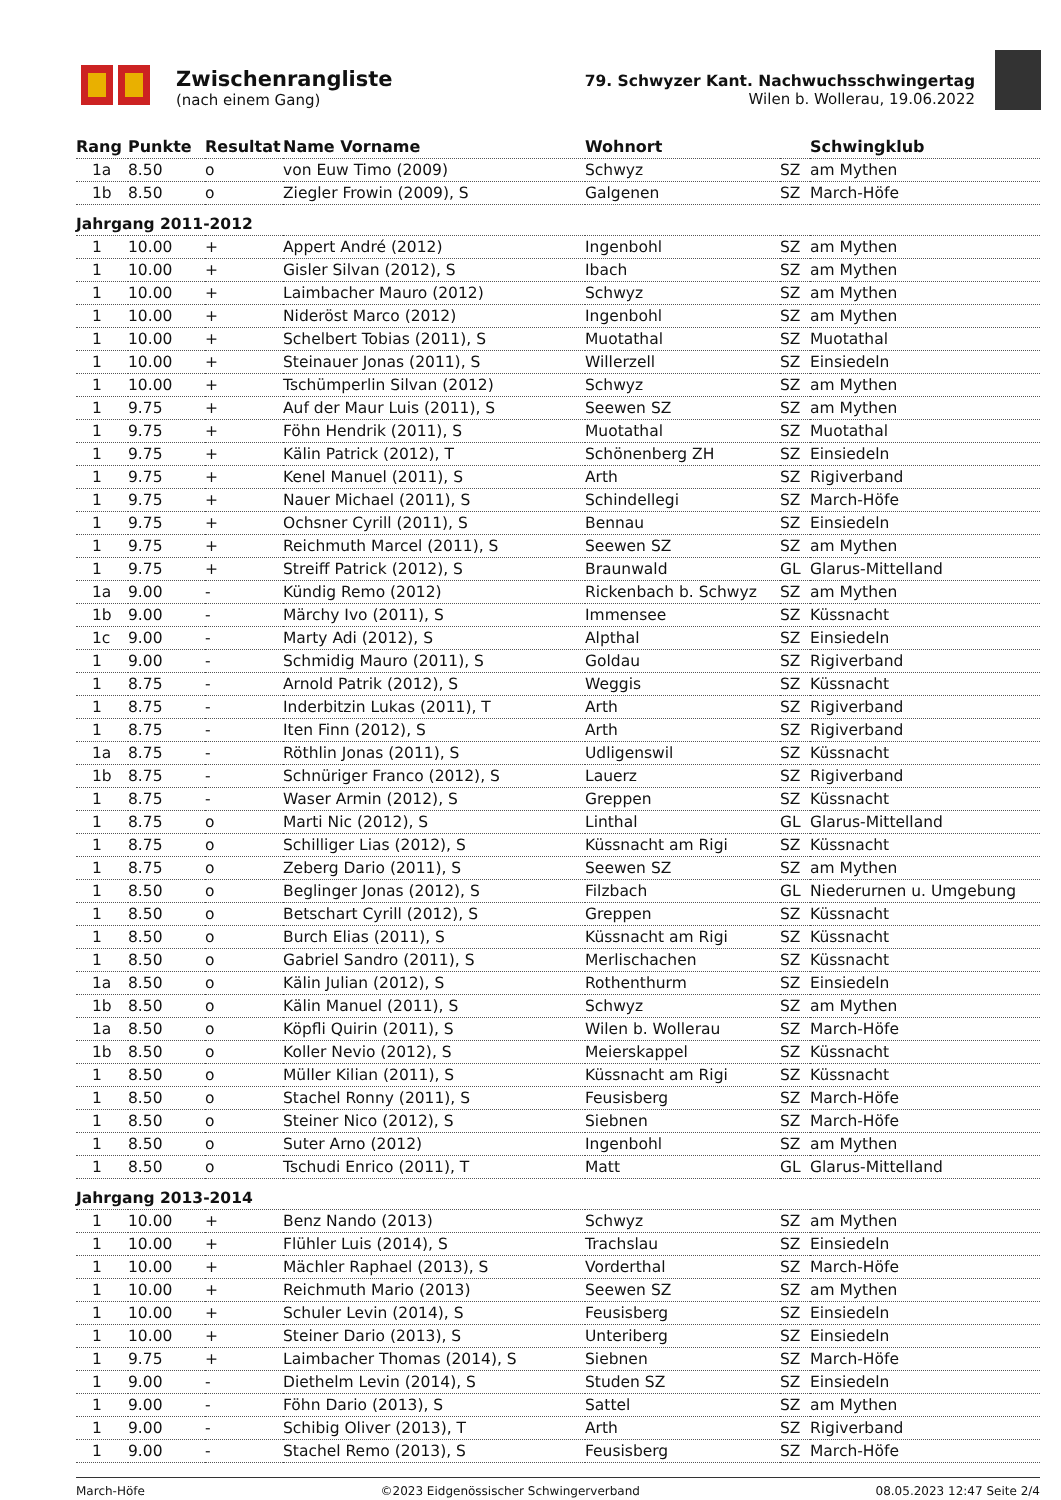Zwischenrangliste
(nach einem Gang)
79. Schwyzer Kant. Nachwuchsschwingertag
Wilen b. Wollerau, 19.06.2022
| Rang | Punkte | Resultat | Name Vorname | Wohnort | | Schwingklub |
| --- | --- | --- | --- | --- | --- | --- |
| 1a | 8.50 | o | von Euw Timo (2009) | Schwyz | SZ | am Mythen |
| 1b | 8.50 | o | Ziegler Frowin (2009), S | Galgenen | SZ | March-Höfe |
| Jahrgang 2011-2012 | | | | | | |
| 1 | 10.00 | + | Appert André (2012) | Ingenbohl | SZ | am Mythen |
| 1 | 10.00 | + | Gisler Silvan (2012), S | Ibach | SZ | am Mythen |
| 1 | 10.00 | + | Laimbacher Mauro (2012) | Schwyz | SZ | am Mythen |
| 1 | 10.00 | + | Nideröst Marco (2012) | Ingenbohl | SZ | am Mythen |
| 1 | 10.00 | + | Schelbert Tobias (2011), S | Muotathal | SZ | Muotathal |
| 1 | 10.00 | + | Steinauer Jonas (2011), S | Willerzell | SZ | Einsiedeln |
| 1 | 10.00 | + | Tschümperlin Silvan (2012) | Schwyz | SZ | am Mythen |
| 1 | 9.75 | + | Auf der Maur Luis (2011), S | Seewen SZ | SZ | am Mythen |
| 1 | 9.75 | + | Föhn Hendrik (2011), S | Muotathal | SZ | Muotathal |
| 1 | 9.75 | + | Kälin Patrick (2012), T | Schönenberg ZH | SZ | Einsiedeln |
| 1 | 9.75 | + | Kenel Manuel (2011), S | Arth | SZ | Rigiverband |
| 1 | 9.75 | + | Nauer Michael (2011), S | Schindellegi | SZ | March-Höfe |
| 1 | 9.75 | + | Ochsner Cyrill (2011), S | Bennau | SZ | Einsiedeln |
| 1 | 9.75 | + | Reichmuth Marcel (2011), S | Seewen SZ | SZ | am Mythen |
| 1 | 9.75 | + | Streiff Patrick (2012), S | Braunwald | GL | Glarus-Mittelland |
| 1a | 9.00 | - | Kündig Remo (2012) | Rickenbach b. Schwyz | SZ | am Mythen |
| 1b | 9.00 | - | Märchy Ivo (2011), S | Immensee | SZ | Küssnacht |
| 1c | 9.00 | - | Marty Adi (2012), S | Alpthal | SZ | Einsiedeln |
| 1 | 9.00 | - | Schmidig Mauro (2011), S | Goldau | SZ | Rigiverband |
| 1 | 8.75 | - | Arnold Patrik (2012), S | Weggis | SZ | Küssnacht |
| 1 | 8.75 | - | Inderbitzin Lukas (2011), T | Arth | SZ | Rigiverband |
| 1 | 8.75 | - | Iten Finn (2012), S | Arth | SZ | Rigiverband |
| 1a | 8.75 | - | Röthlin Jonas (2011), S | Udligenswil | SZ | Küssnacht |
| 1b | 8.75 | - | Schnüriger Franco (2012), S | Lauerz | SZ | Rigiverband |
| 1 | 8.75 | - | Waser Armin (2012), S | Greppen | SZ | Küssnacht |
| 1 | 8.75 | o | Marti Nic (2012), S | Linthal | GL | Glarus-Mittelland |
| 1 | 8.75 | o | Schilliger Lias (2012), S | Küssnacht am Rigi | SZ | Küssnacht |
| 1 | 8.75 | o | Zeberg Dario (2011), S | Seewen SZ | SZ | am Mythen |
| 1 | 8.50 | o | Beglinger Jonas (2012), S | Filzbach | GL | Niederurnen u. Umgebung |
| 1 | 8.50 | o | Betschart Cyrill (2012), S | Greppen | SZ | Küssnacht |
| 1 | 8.50 | o | Burch Elias (2011), S | Küssnacht am Rigi | SZ | Küssnacht |
| 1 | 8.50 | o | Gabriel Sandro (2011), S | Merlischachen | SZ | Küssnacht |
| 1a | 8.50 | o | Kälin Julian (2012), S | Rothenthurm | SZ | Einsiedeln |
| 1b | 8.50 | o | Kälin Manuel (2011), S | Schwyz | SZ | am Mythen |
| 1a | 8.50 | o | Köpfli Quirin (2011), S | Wilen b. Wollerau | SZ | March-Höfe |
| 1b | 8.50 | o | Koller Nevio (2012), S | Meierskappel | SZ | Küssnacht |
| 1 | 8.50 | o | Müller Kilian (2011), S | Küssnacht am Rigi | SZ | Küssnacht |
| 1 | 8.50 | o | Stachel Ronny (2011), S | Feusisberg | SZ | March-Höfe |
| 1 | 8.50 | o | Steiner Nico (2012), S | Siebnen | SZ | March-Höfe |
| 1 | 8.50 | o | Suter Arno (2012) | Ingenbohl | SZ | am Mythen |
| 1 | 8.50 | o | Tschudi Enrico (2011), T | Matt | GL | Glarus-Mittelland |
| Jahrgang 2013-2014 | | | | | | |
| 1 | 10.00 | + | Benz Nando (2013) | Schwyz | SZ | am Mythen |
| 1 | 10.00 | + | Flühler Luis (2014), S | Trachslau | SZ | Einsiedeln |
| 1 | 10.00 | + | Mächler Raphael (2013), S | Vorderthal | SZ | March-Höfe |
| 1 | 10.00 | + | Reichmuth Mario (2013) | Seewen SZ | SZ | am Mythen |
| 1 | 10.00 | + | Schuler Levin (2014), S | Feusisberg | SZ | Einsiedeln |
| 1 | 10.00 | + | Steiner Dario (2013), S | Unteriberg | SZ | Einsiedeln |
| 1 | 9.75 | + | Laimbacher Thomas (2014), S | Siebnen | SZ | March-Höfe |
| 1 | 9.00 | - | Diethelm Levin (2014), S | Studen SZ | SZ | Einsiedeln |
| 1 | 9.00 | - | Föhn Dario (2013), S | Sattel | SZ | am Mythen |
| 1 | 9.00 | - | Schibig Oliver (2013), T | Arth | SZ | Rigiverband |
| 1 | 9.00 | - | Stachel Remo (2013), S | Feusisberg | SZ | March-Höfe |
March-Höfe ©2023 Eidgenössischer Schwingerverband 08.05.2023 12:47 Seite 2/4